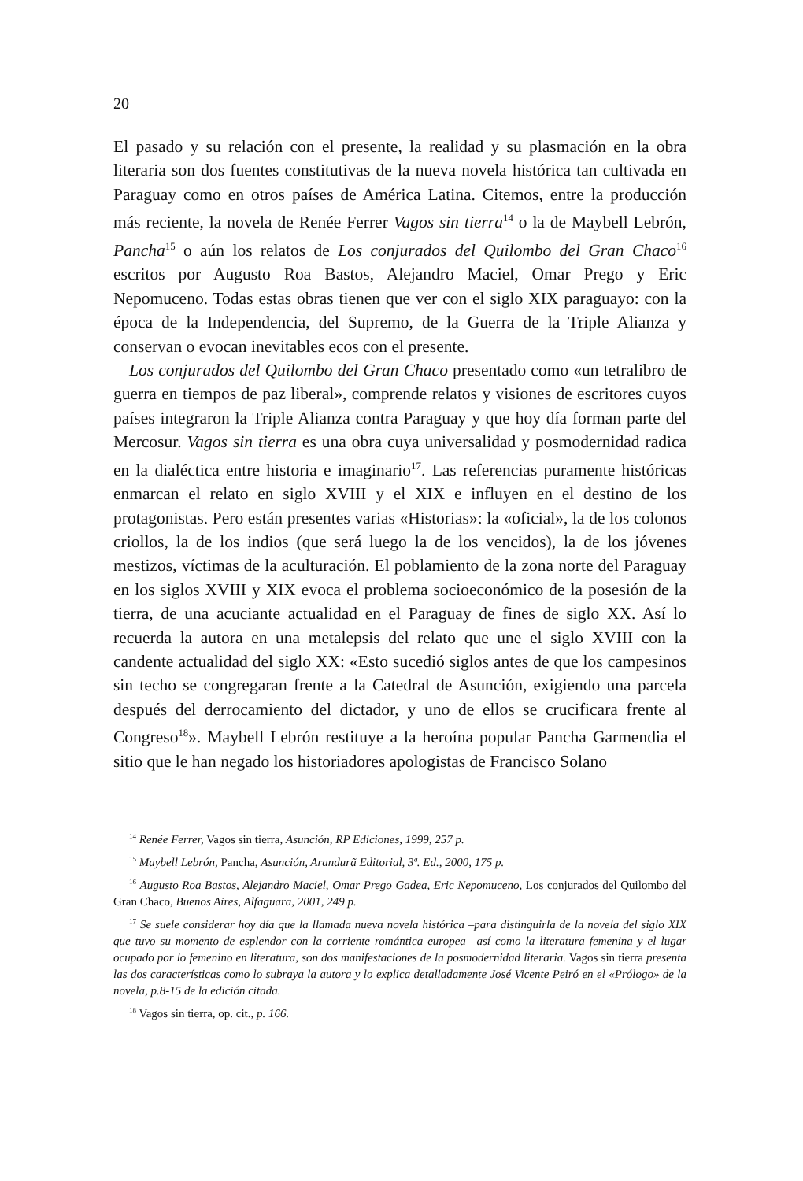20
El pasado y su relación con el presente, la realidad y su plasmación en la obra literaria son dos fuentes constitutivas de la nueva novela histórica tan cultivada en Paraguay como en otros países de América Latina. Citemos, entre la producción más reciente, la novela de Renée Ferrer Vagos sin tierra<sup>14</sup> o la de Maybell Lebrón, Pancha<sup>15</sup> o aún los relatos de Los conjurados del Quilombo del Gran Chaco<sup>16</sup> escritos por Augusto Roa Bastos, Alejandro Maciel, Omar Prego y Eric Nepomuceno. Todas estas obras tienen que ver con el siglo XIX paraguayo: con la época de la Independencia, del Supremo, de la Guerra de la Triple Alianza y conservan o evocan inevitables ecos con el presente.
Los conjurados del Quilombo del Gran Chaco presentado como «un tetralibro de guerra en tiempos de paz liberal», comprende relatos y visiones de escritores cuyos países integraron la Triple Alianza contra Paraguay y que hoy día forman parte del Mercosur. Vagos sin tierra es una obra cuya universalidad y posmodernidad radica en la dialéctica entre historia e imaginario<sup>17</sup>. Las referencias puramente históricas enmarcan el relato en siglo XVIII y el XIX e influyen en el destino de los protagonistas. Pero están presentes varias «Historias»: la «oficial», la de los colonos criollos, la de los indios (que será luego la de los vencidos), la de los jóvenes mestizos, víctimas de la aculturación. El poblamiento de la zona norte del Paraguay en los siglos XVIII y XIX evoca el problema socioeconómico de la posesión de la tierra, de una acuciante actualidad en el Paraguay de fines de siglo XX. Así lo recuerda la autora en una metalepsis del relato que une el siglo XVIII con la candente actualidad del siglo XX: «Esto sucedió siglos antes de que los campesinos sin techo se congregaran frente a la Catedral de Asunción, exigiendo una parcela después del derrocamiento del dictador, y uno de ellos se crucificara frente al Congreso<sup>18</sup>». Maybell Lebrón restituye a la heroína popular Pancha Garmendia el sitio que le han negado los historiadores apologistas de Francisco Solano
<sup>14</sup> Renée Ferrer, Vagos sin tierra, Asunción, RP Ediciones, 1999, 257 p.
<sup>15</sup> Maybell Lebrón, Pancha, Asunción, Arandurã Editorial, 3ª. Ed., 2000, 175 p.
<sup>16</sup> Augusto Roa Bastos, Alejandro Maciel, Omar Prego Gadea, Eric Nepomuceno, Los conjurados del Quilombo del Gran Chaco, Buenos Aires, Alfaguara, 2001, 249 p.
<sup>17</sup> Se suele considerar hoy día que la llamada nueva novela histórica –para distinguirla de la novela del siglo XIX que tuvo su momento de esplendor con la corriente romántica europea– así como la literatura femenina y el lugar ocupado por lo femenino en literatura, son dos manifestaciones de la posmodernidad literaria. Vagos sin tierra presenta las dos características como lo subraya la autora y lo explica detalladamente José Vicente Peiró en el «Prólogo» de la novela, p.8-15 de la edición citada.
<sup>18</sup> Vagos sin tierra, op. cit., p. 166.